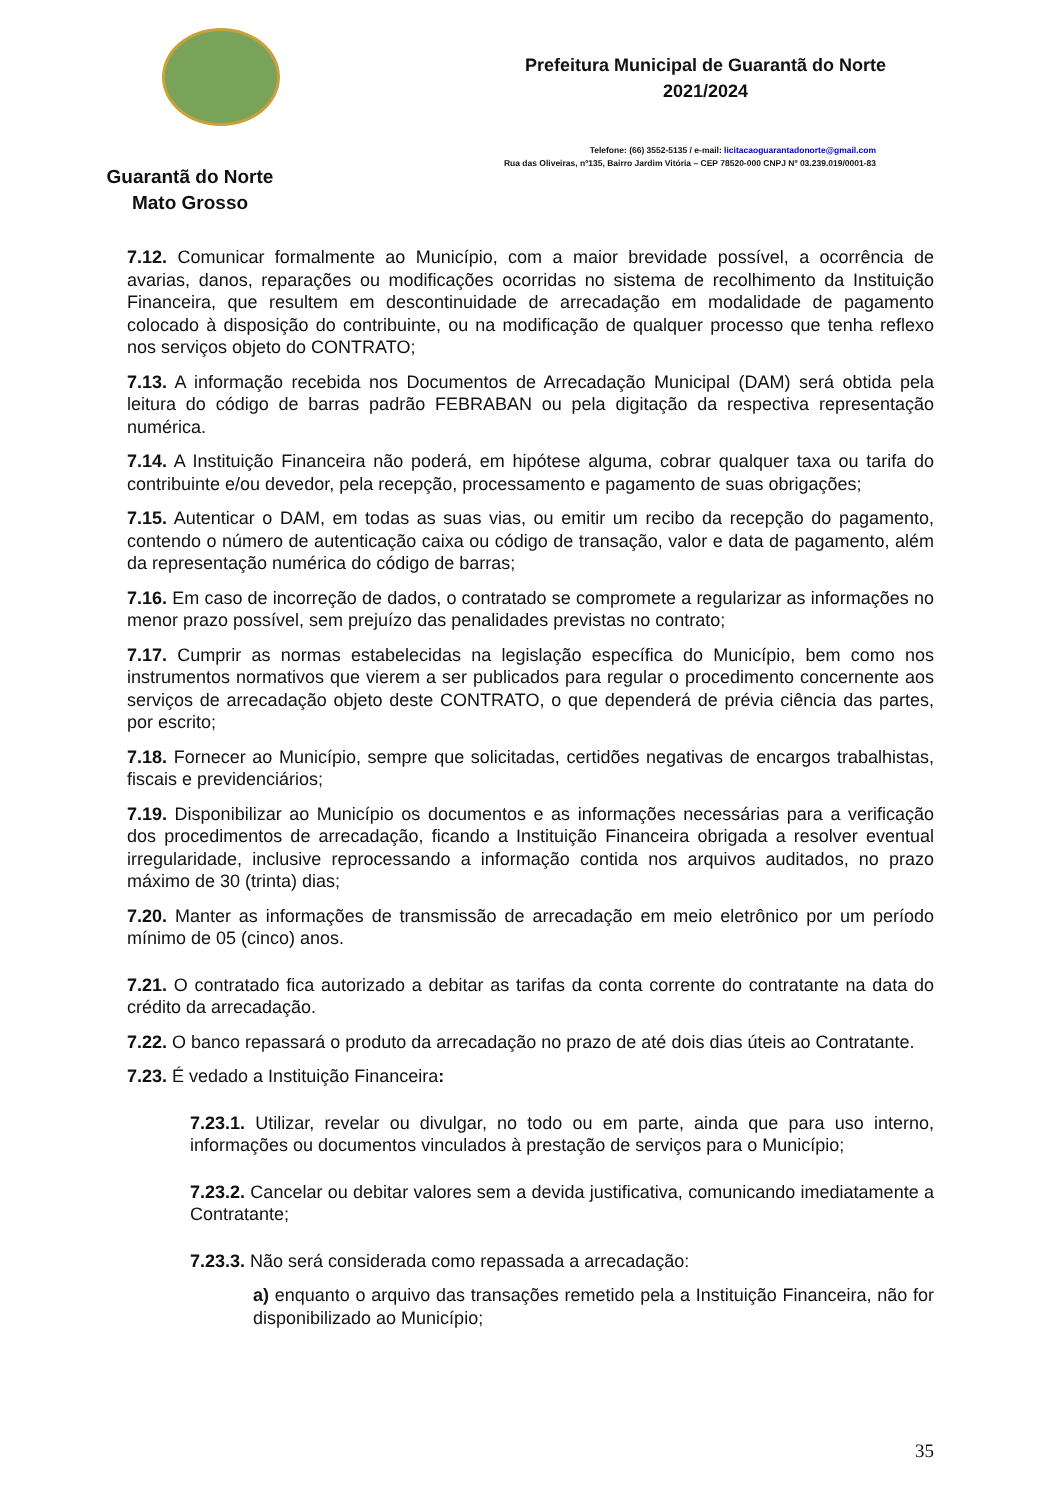Guarantã do Norte
Mato Grosso
Prefeitura Municipal de Guarantã do Norte
2021/2024
Telefone: (66) 3552-5135 / e-mail: licitacaoguarantadonorte@gmail.com
Rua das Oliveiras, nº135, Bairro Jardim Vitória – CEP 78520-000 CNPJ Nº 03.239.019/0001-83
7.12. Comunicar formalmente ao Município, com a maior brevidade possível, a ocorrência de avarias, danos, reparações ou modificações ocorridas no sistema de recolhimento da Instituição Financeira, que resultem em descontinuidade de arrecadação em modalidade de pagamento colocado à disposição do contribuinte, ou na modificação de qualquer processo que tenha reflexo nos serviços objeto do CONTRATO;
7.13. A informação recebida nos Documentos de Arrecadação Municipal (DAM) será obtida pela leitura do código de barras padrão FEBRABAN ou pela digitação da respectiva representação numérica.
7.14. A Instituição Financeira não poderá, em hipótese alguma, cobrar qualquer taxa ou tarifa do contribuinte e/ou devedor, pela recepção, processamento e pagamento de suas obrigações;
7.15. Autenticar o DAM, em todas as suas vias, ou emitir um recibo da recepção do pagamento, contendo o número de autenticação caixa ou código de transação, valor e data de pagamento, além da representação numérica do código de barras;
7.16. Em caso de incorreção de dados, o contratado se compromete a regularizar as informações no menor prazo possível, sem prejuízo das penalidades previstas no contrato;
7.17. Cumprir as normas estabelecidas na legislação específica do Município, bem como nos instrumentos normativos que vierem a ser publicados para regular o procedimento concernente aos serviços de arrecadação objeto deste CONTRATO, o que dependerá de prévia ciência das partes, por escrito;
7.18. Fornecer ao Município, sempre que solicitadas, certidões negativas de encargos trabalhistas, fiscais e previdenciários;
7.19. Disponibilizar ao Município os documentos e as informações necessárias para a verificação dos procedimentos de arrecadação, ficando a Instituição Financeira obrigada a resolver eventual irregularidade, inclusive reprocessando a informação contida nos arquivos auditados, no prazo máximo de 30 (trinta) dias;
7.20. Manter as informações de transmissão de arrecadação em meio eletrônico por um período mínimo de 05 (cinco) anos.
7.21. O contratado fica autorizado a debitar as tarifas da conta corrente do contratante na data do crédito da arrecadação.
7.22. O banco repassará o produto da arrecadação no prazo de até dois dias úteis ao Contratante.
7.23. É vedado a Instituição Financeira:
7.23.1. Utilizar, revelar ou divulgar, no todo ou em parte, ainda que para uso interno, informações ou documentos vinculados à prestação de serviços para o Município;
7.23.2. Cancelar ou debitar valores sem a devida justificativa, comunicando imediatamente a Contratante;
7.23.3. Não será considerada como repassada a arrecadação:
a) enquanto o arquivo das transações remetido pela a Instituição Financeira, não for disponibilizado ao Município;
35